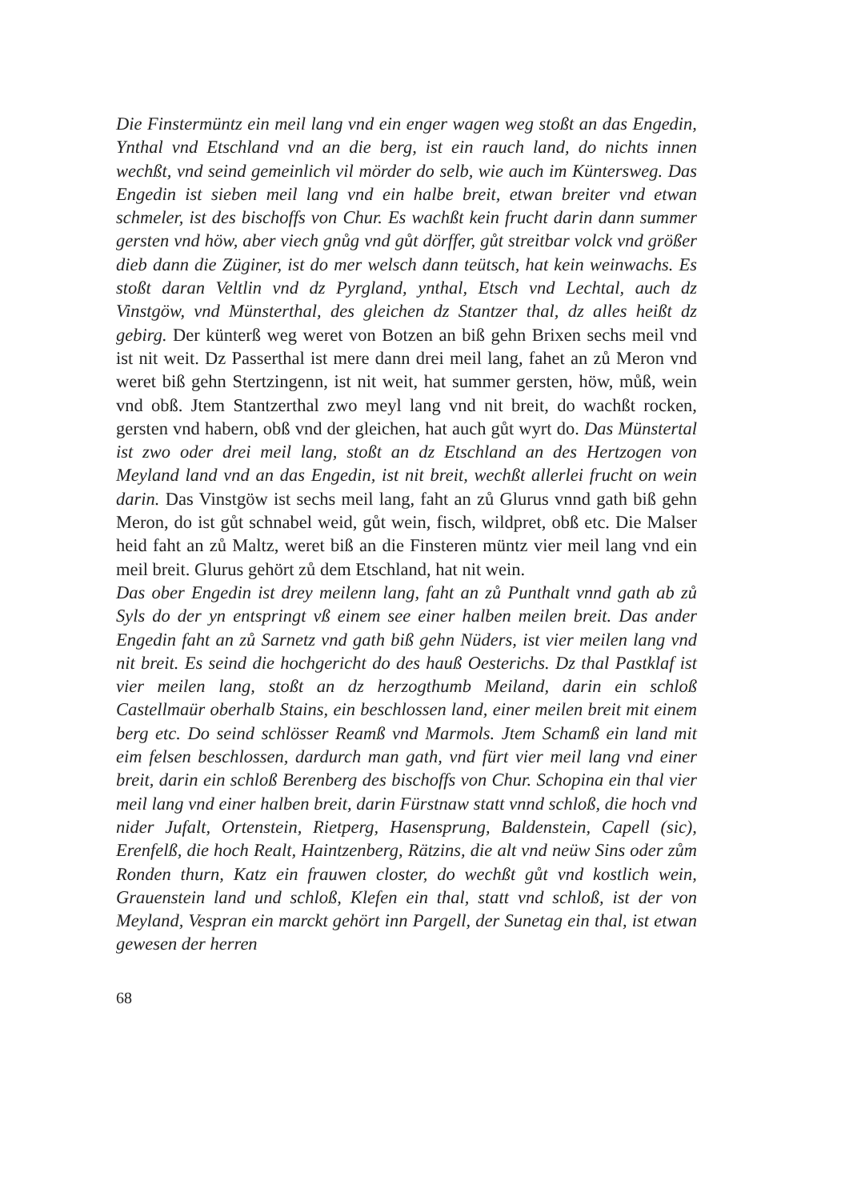Die Finstermüntz ein meil lang vnd ein enger wagen weg stoßt an das Engedin, Ynthal vnd Etschland vnd an die berg, ist ein rauch land, do nichts innen wechßt, vnd seind gemeinlich vil mörder do selb, wie auch im Küntersweg. Das Engedin ist sieben meil lang vnd ein halbe breit, etwan breiter vnd etwan schmeler, ist des bischoffs von Chur. Es wachßt kein frucht darin dann summer gersten vnd höw, aber viech gnůg vnd gůt dörffer, gůt streitbar volck vnd größer dieb dann die Züginer, ist do mer welsch dann teütsch, hat kein weinwachs. Es stoßt daran Veltlin vnd dz Pyrgland, ynthal, Etsch vnd Lechtal, auch dz Vinstgöw, vnd Münsterthal, des gleichen dz Stantzer thal, dz alles heißt dz gebirg. Der künterß weg weret von Botzen an biß gehn Brixen sechs meil vnd ist nit weit. Dz Passerthal ist mere dann drei meil lang, fahet an zů Meron vnd weret biß gehn Stertzingenn, ist nit weit, hat summer gersten, höw, můß, wein vnd obß. Jtem Stantzerthal zwo meyl lang vnd nit breit, do wachßt rocken, gersten vnd habern, obß vnd der gleichen, hat auch gůt wyrt do. Das Münstertal ist zwo oder drei meil lang, stoßt an dz Etschland an des Hertzogen von Meyland land vnd an das Engedin, ist nit breit, wechßt allerlei frucht on wein darin. Das Vinstgöw ist sechs meil lang, faht an zů Glurus vnnd gath biß gehn Meron, do ist gůt schnabel weid, gůt wein, fisch, wildpret, obß etc. Die Malser heid faht an zů Maltz, weret biß an die Finsteren müntz vier meil lang vnd ein meil breit. Glurus gehört zů dem Etschland, hat nit wein.
Das ober Engedin ist drey meilenn lang, faht an zů Punthalt vnnd gath ab zů Syls do der yn entspringt vß einem see einer halben meilen breit. Das ander Engedin faht an zů Sarnetz vnd gath biß gehn Nüders, ist vier meilen lang vnd nit breit. Es seind die hochgericht do des hauß Oesterichs. Dz thal Pastklaf ist vier meilen lang, stoßt an dz herzogthumb Meiland, darin ein schloß Castellmaür oberhalb Stains, ein beschlossen land, einer meilen breit mit einem berg etc. Do seind schlösser Reamß vnd Marmols. Jtem Schamß ein land mit eim felsen beschlossen, dardurch man gath, vnd fürt vier meil lang vnd einer breit, darin ein schloß Berenberg des bischoffs von Chur. Schopina ein thal vier meil lang vnd einer halben breit, darin Fürstnaw statt vnnd schloß, die hoch vnd nider Jufalt, Ortenstein, Rietperg, Hasensprung, Baldenstein, Capell (sic), Erenfelß, die hoch Realt, Haintzenberg, Rätzins, die alt vnd neüw Sins oder zům Ronden thurn, Katz ein frauwen closter, do wechßt gůt vnd kostlich wein, Grauenstein land und schloß, Klefen ein thal, statt vnd schloß, ist der von Meyland, Vespran ein marckt gehört inn Pargell, der Sunetag ein thal, ist etwan gewesen der herren
68